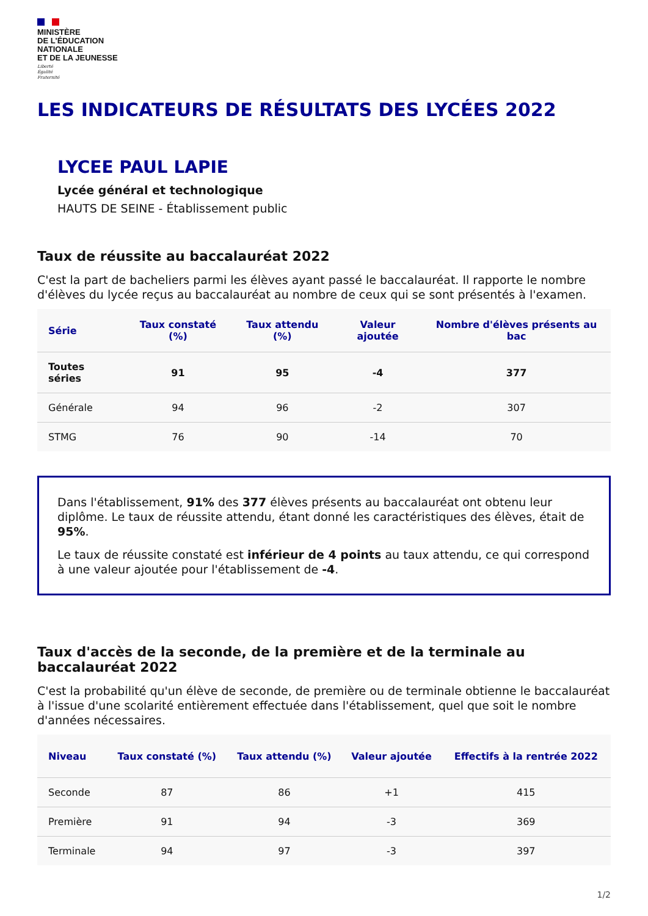MINISTÈRE
DE L'ÉDUCATION
NATIONALE
ET DE LA JEUNESSE
Liberté
Égalité
Fraternité
LES INDICATEURS DE RÉSULTATS DES LYCÉES 2022
LYCEE PAUL LAPIE
Lycée général et technologique
HAUTS DE SEINE - Établissement public
Taux de réussite au baccalauréat 2022
C'est la part de bacheliers parmi les élèves ayant passé le baccalauréat. Il rapporte le nombre d'élèves du lycée reçus au baccalauréat au nombre de ceux qui se sont présentés à l'examen.
| Série | Taux constaté (%) | Taux attendu (%) | Valeur ajoutée | Nombre d'élèves présents au bac |
| --- | --- | --- | --- | --- |
| Toutes séries | 91 | 95 | -4 | 377 |
| Générale | 94 | 96 | -2 | 307 |
| STMG | 76 | 90 | -14 | 70 |
Dans l'établissement, 91% des 377 élèves présents au baccalauréat ont obtenu leur diplôme. Le taux de réussite attendu, étant donné les caractéristiques des élèves, était de 95%.
Le taux de réussite constaté est inférieur de 4 points au taux attendu, ce qui correspond à une valeur ajoutée pour l'établissement de -4.
Taux d'accès de la seconde, de la première et de la terminale au baccalauréat 2022
C'est la probabilité qu'un élève de seconde, de première ou de terminale obtienne le baccalauréat à l'issue d'une scolarité entièrement effectuée dans l'établissement, quel que soit le nombre d'années nécessaires.
| Niveau | Taux constaté (%) | Taux attendu (%) | Valeur ajoutée | Effectifs à la rentrée 2022 |
| --- | --- | --- | --- | --- |
| Seconde | 87 | 86 | +1 | 415 |
| Première | 91 | 94 | -3 | 369 |
| Terminale | 94 | 97 | -3 | 397 |
1/2